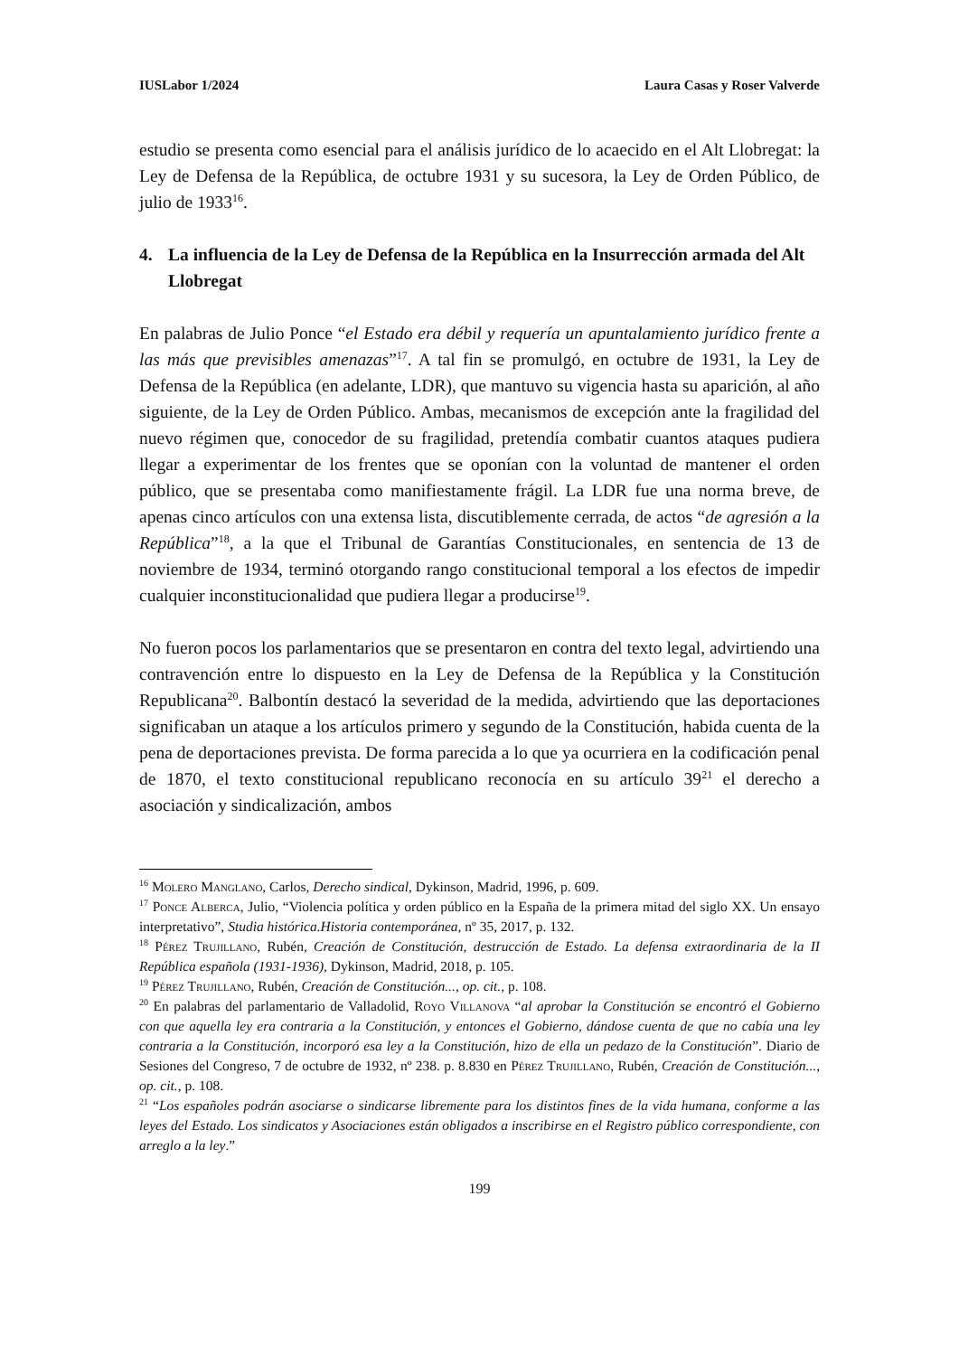IUSLabor 1/2024 Laura Casas y Roser Valverde
estudio se presenta como esencial para el análisis jurídico de lo acaecido en el Alt Llobregat: la Ley de Defensa de la República, de octubre 1931 y su sucesora, la Ley de Orden Público, de julio de 1933<sup>16</sup>.
4. La influencia de la Ley de Defensa de la República en la Insurrección armada del Alt Llobregat
En palabras de Julio Ponce “el Estado era débil y requería un apuntalamiento jurídico frente a las más que previsibles amenazas”<sup>17</sup>. A tal fin se promulgó, en octubre de 1931, la Ley de Defensa de la República (en adelante, LDR), que mantuvo su vigencia hasta su aparición, al año siguiente, de la Ley de Orden Público. Ambas, mecanismos de excepción ante la fragilidad del nuevo régimen que, conocedor de su fragilidad, pretendía combatir cuantos ataques pudiera llegar a experimentar de los frentes que se oponían con la voluntad de mantener el orden público, que se presentaba como manifiestamente frágil. La LDR fue una norma breve, de apenas cinco artículos con una extensa lista, discutiblemente cerrada, de actos “de agresión a la República”<sup>18</sup>, a la que el Tribunal de Garantías Constitucionales, en sentencia de 13 de noviembre de 1934, terminó otorgando rango constitucional temporal a los efectos de impedir cualquier inconstitucionalidad que pudiera llegar a producirse<sup>19</sup>.
No fueron pocos los parlamentarios que se presentaron en contra del texto legal, advirtiendo una contravención entre lo dispuesto en la Ley de Defensa de la República y la Constitución Republicana<sup>20</sup>. Balbontín destacó la severidad de la medida, advirtiendo que las deportaciones significaban un ataque a los artículos primero y segundo de la Constitución, habida cuenta de la pena de deportaciones prevista. De forma parecida a lo que ya ocurriera en la codificación penal de 1870, el texto constitucional republicano reconocía en su artículo 39<sup>21</sup> el derecho a asociación y sindicalización, ambos
<sup>16</sup> Molero Manglano, Carlos, Derecho sindical, Dykinson, Madrid, 1996, p. 609.
<sup>17</sup> Ponce Alberca, Julio, “Violencia política y orden público en la España de la primera mitad del siglo XX. Un ensayo interpretativo”, Studia histórica.Historia contemporánea, nº 35, 2017, p. 132.
<sup>18</sup> Pérez Trujillano, Rubén, Creación de Constitución, destrucción de Estado. La defensa extraordinaria de la II República española (1931-1936), Dykinson, Madrid, 2018, p. 105.
<sup>19</sup> Pérez Trujillano, Rubén, Creación de Constitución..., op. cit., p. 108.
<sup>20</sup> En palabras del parlamentario de Valladolid, Royo Villanova “al aprobar la Constitución se encontró el Gobierno con que aquella ley era contraria a la Constitución, y entonces el Gobierno, dándose cuenta de que no cabía una ley contraria a la Constitución, incorporó esa ley a la Constitución, hizo de ella un pedazo de la Constitución”. Diario de Sesiones del Congreso, 7 de octubre de 1932, nº 238. p. 8.830 en Pérez Trujillano, Rubén, Creación de Constitución..., op. cit., p. 108.
<sup>21</sup> “Los españoles podrán asociarse o sindicarse libremente para los distintos fines de la vida humana, conforme a las leyes del Estado. Los sindicatos y Asociaciones están obligados a inscribirse en el Registro público correspondiente, con arreglo a la ley.”
199